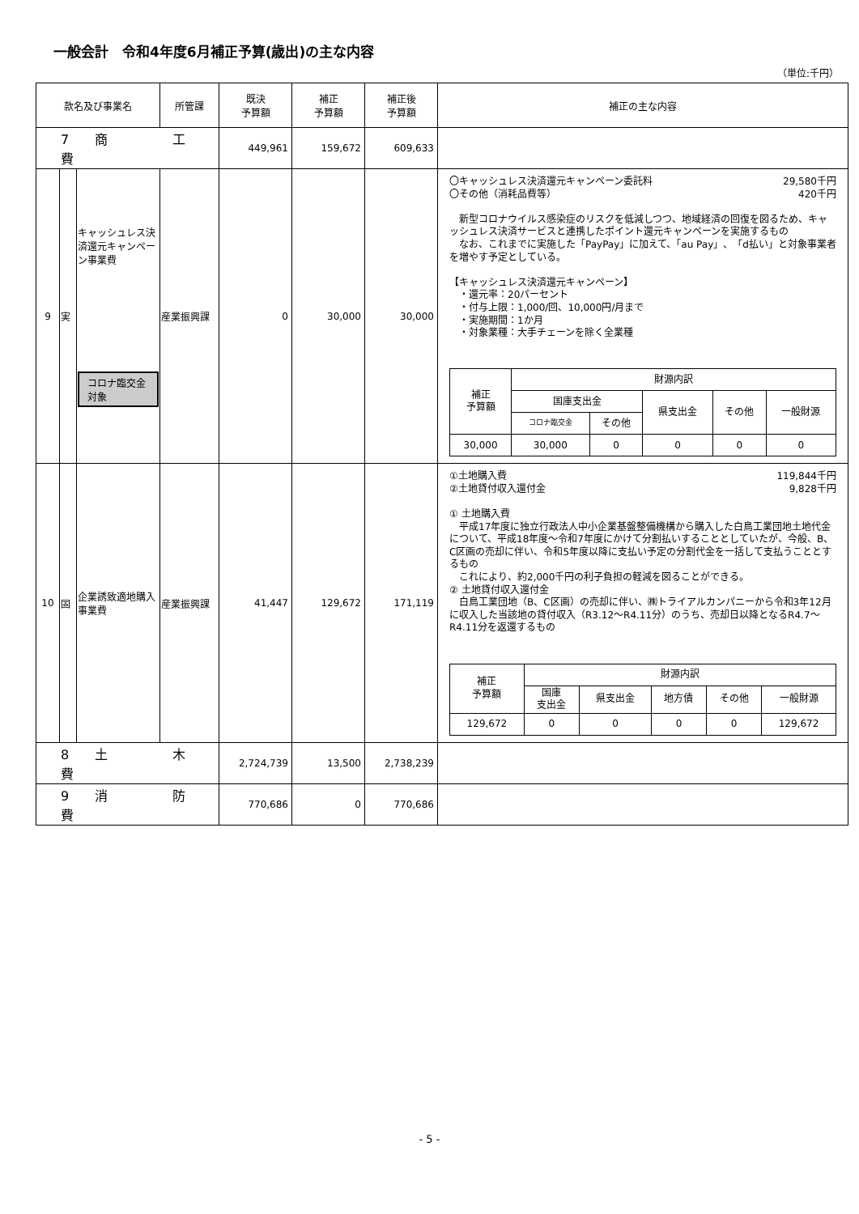一般会計　令和4年度6月補正予算(歳出)の主な内容
（単位:千円）
| 款名及び事業名 | | | 所管課 | 既決 予算額 | 補正 予算額 | 補正後 予算額 | 補正の主な内容 |
| --- | --- | --- | --- | --- | --- | --- | --- |
| 7 商 工 費 | | | | 449,961 | 159,672 | 609,633 | |
| 9 | 実 | キャッシュレス決済還元キャンペーン事業費 コロナ臨交金対象 | 産業振興課 | 0 | 30,000 | 30,000 | 〇キャッシュレス決済還元キャンペーン委託料 29,580千円 〇その他（消耗品費等） 420千円 新型コロナウイルス感染症のリスクを低減しつつ、地域経済の回復を図るため、キャッシュレス決済サービスと連携したポイント還元キャンペーンを実施するもの なお、これまでに実施した「PayPay」に加えて、「au Pay」、「d払い」と対象事業者を増やす予定としている。 【キャッシュレス決済還元キャンペーン】 ・還元率：20パーセント ・付与上限：1,000/回、10,000円/月まで ・実施期間：1か月 ・対象業種：大手チェーンを除く全業種 / 補正 予算額 / 財源内訳 / / / / / / / 国庫支出金 / / 県支出金 / その他 / 一般財源 / / / コロナ臨交金 / その他 / / / / / 30,000 / 30,000 / 0 / 0 / 0 / 0 / |
| 10 | 固 | 企業誘致適地購入事業費 | 産業振興課 | 41,447 | 129,672 | 171,119 | ①土地購入費 119,844千円 ②土地貸付収入還付金 9,828千円 ① 土地購入費 平成17年度に独立行政法人中小企業基盤整備機構から購入した白鳥工業団地土地代金について、平成18年度～令和7年度にかけて分割払いすることとしていたが、今般、B、C区画の売却に伴い、令和5年度以降に支払い予定の分割代金を一括して支払うこととするもの これにより、約2,000千円の利子負担の軽減を図ることができる。 ② 土地貸付収入還付金 白鳥工業団地（B、C区画）の売却に伴い、㈱トライアルカンパニーから令和3年12月に収入した当該地の貸付収入（R3.12～R4.11分）のうち、売却日以降となるR4.7～R4.11分を返還するもの / 補正 予算額 / 財源内訳 / / / / / / / 国庫 支出金 / 県支出金 / 地方債 / その他 / 一般財源 / / 129,672 / 0 / 0 / 0 / 0 / 129,672 / |
| 8 土 木 費 | | | | 2,724,739 | 13,500 | 2,738,239 | |
| 9 消 防 費 | | | | 770,686 | 0 | 770,686 | |
- 5 -